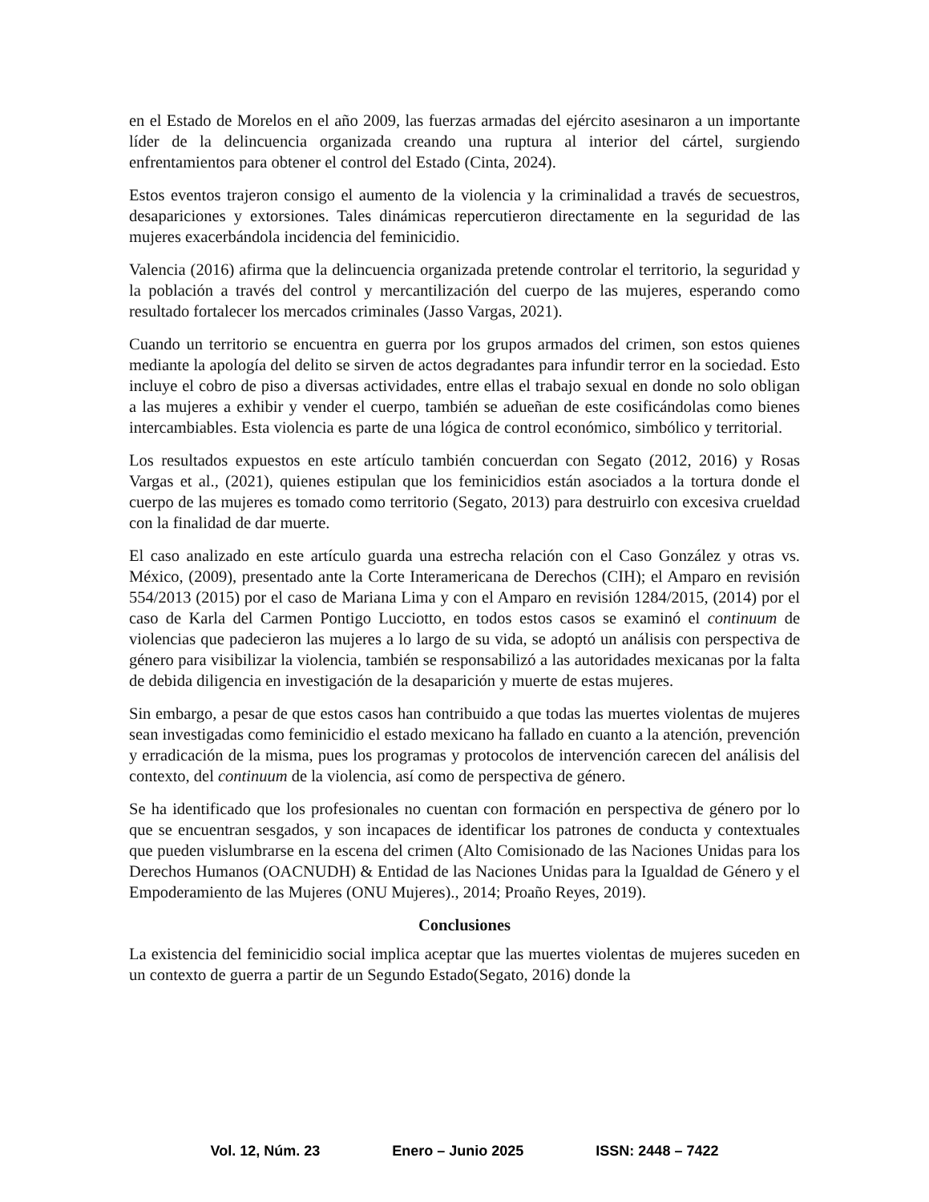en el Estado de Morelos en el año 2009, las fuerzas armadas del ejército asesinaron a un importante líder de la delincuencia organizada creando una ruptura al interior del cártel, surgiendo enfrentamientos para obtener el control del Estado (Cinta, 2024).
Estos eventos trajeron consigo el aumento de la violencia y la criminalidad a través de secuestros, desapariciones y extorsiones. Tales dinámicas repercutieron directamente en la seguridad de las mujeres exacerbándola incidencia del feminicidio.
Valencia (2016) afirma que la delincuencia organizada pretende controlar el territorio, la seguridad y la población a través del control y mercantilización del cuerpo de las mujeres, esperando como resultado fortalecer los mercados criminales (Jasso Vargas, 2021).
Cuando un territorio se encuentra en guerra por los grupos armados del crimen, son estos quienes mediante la apología del delito se sirven de actos degradantes para infundir terror en la sociedad. Esto incluye el cobro de piso a diversas actividades, entre ellas el trabajo sexual en donde no solo obligan a las mujeres a exhibir y vender el cuerpo, también se adueñan de este cosificándolas como bienes intercambiables. Esta violencia es parte de una lógica de control económico, simbólico y territorial.
Los resultados expuestos en este artículo también concuerdan con Segato (2012, 2016) y Rosas Vargas et al., (2021), quienes estipulan que los feminicidios están asociados a la tortura donde el cuerpo de las mujeres es tomado como territorio (Segato, 2013) para destruirlo con excesiva crueldad con la finalidad de dar muerte.
El caso analizado en este artículo guarda una estrecha relación con el Caso González y otras vs. México, (2009), presentado ante la Corte Interamericana de Derechos (CIH); el Amparo en revisión 554/2013 (2015) por el caso de Mariana Lima y con el Amparo en revisión 1284/2015, (2014) por el caso de Karla del Carmen Pontigo Lucciotto, en todos estos casos se examinó el continuum de violencias que padecieron las mujeres a lo largo de su vida, se adoptó un análisis con perspectiva de género para visibilizar la violencia, también se responsabilizó a las autoridades mexicanas por la falta de debida diligencia en investigación de la desaparición y muerte de estas mujeres.
Sin embargo, a pesar de que estos casos han contribuido a que todas las muertes violentas de mujeres sean investigadas como feminicidio el estado mexicano ha fallado en cuanto a la atención, prevención y erradicación de la misma, pues los programas y protocolos de intervención carecen del análisis del contexto, del continuum de la violencia, así como de perspectiva de género.
Se ha identificado que los profesionales no cuentan con formación en perspectiva de género por lo que se encuentran sesgados, y son incapaces de identificar los patrones de conducta y contextuales que pueden vislumbrarse en la escena del crimen (Alto Comisionado de las Naciones Unidas para los Derechos Humanos (OACNUDH) & Entidad de las Naciones Unidas para la Igualdad de Género y el Empoderamiento de las Mujeres (ONU Mujeres)., 2014; Proaño Reyes, 2019).
Conclusiones
La existencia del feminicidio social implica aceptar que las muertes violentas de mujeres suceden en un contexto de guerra a partir de un Segundo Estado(Segato, 2016) donde la
Vol. 12, Núm. 23 Enero – Junio 2025 ISSN: 2448 – 7422